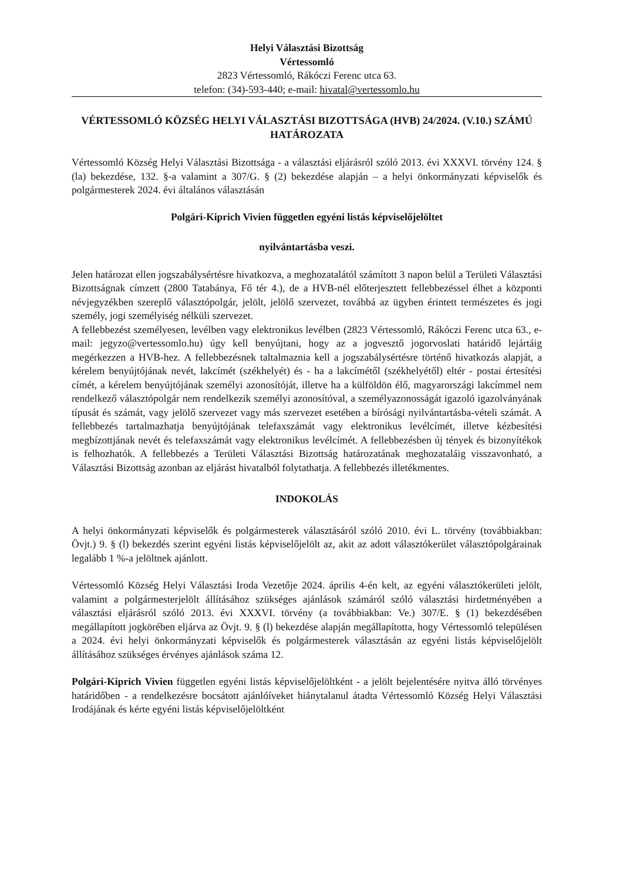Helyi Választási Bizottság
Vértessomló
2823 Vértessomló, Rákóczi Ferenc utca 63.
telefon: (34)-593-440; e-mail: hivatal@vertessomlo.hu
VÉRTESSOMLÓ KÖZSÉG HELYI VÁLASZTÁSI BIZOTTSÁGA (HVB) 24/2024. (V.10.) SZÁMÚ HATÁROZATA
Vértessomló Község Helyi Választási Bizottsága - a választási eljárásról szóló 2013. évi XXXVI. törvény 124. § (la) bekezdése, 132. §-a valamint a 307/G. § (2) bekezdése alapján – a helyi önkormányzati képviselők és polgármesterek 2024. évi általános választásán
Polgári-Kiprich Vivien független egyéni listás képviselőjelöltet
nyilvántartásba veszi.
Jelen határozat ellen jogszabálysértésre hivatkozva, a meghozatalától számított 3 napon belül a Területi Választási Bizottságnak címzett (2800 Tatabánya, Fő tér 4.), de a HVB-nél előterjesztett fellebbezéssel élhet a központi névjegyzékben szereplő választópolgár, jelölt, jelölő szervezet, továbbá az ügyben érintett természetes és jogi személy, jogi személyiség nélküli szervezet.
A fellebbezést személyesen, levélben vagy elektronikus levélben (2823 Vértessomló, Rákóczi Ferenc utca 63., e-mail: jegyzo@vertessomlo.hu) úgy kell benyújtani, hogy az a jogvesztő jogorvoslati határidő lejártáig megérkezzen a HVB-hez. A fellebbezésnek taltalmaznia kell a jogszabálysértésre történő hivatkozás alapját, a kérelem benyújtójának nevét, lakcímét (székhelyét) és - ha a lakcímétől (székhelyétől) eltér - postai értesítési címét, a kérelem benyújtójának személyi azonosítóját, illetve ha a külföldön élő, magyarországi lakcímmel nem rendelkező választópolgár nem rendelkezik személyi azonosítóval, a személyazonosságát igazoló igazolványának típusát és számát, vagy jelölő szervezet vagy más szervezet esetében a bírósági nyilvántartásba-vételi számát. A fellebbezés tartalmazhatja benyújtójának telefaxszámát vagy elektronikus levélcímét, illetve kézbesítési megbízottjának nevét és telefaxszámát vagy elektronikus levélcímét. A fellebbezésben új tények és bizonyítékok is felhozhatók. A fellebbezés a Területi Választási Bizottság határozatának meghozataláig visszavonható, a Választási Bizottság azonban az eljárást hivatalból folytathatja. A fellebbezés illetékmentes.
INDOKOLÁS
A helyi önkormányzati képviselők és polgármesterek választásáról szóló 2010. évi L. törvény (továbbiakban: Övjt.) 9. § (l) bekezdés szerint egyéni listás képviselőjelölt az, akit az adott választókerület választópolgárainak legalább 1 %-a jelöltnek ajánlott.
Vértessomló Község Helyi Választási Iroda Vezetője 2024. április 4-én kelt, az egyéni választókerületi jelölt, valamint a polgármesterjelölt állításához szükséges ajánlások számáról szóló választási hirdetményében a választási eljárásról szóló 2013. évi XXXVI. törvény (a továbbiakban: Ve.) 307/E. § (1) bekezdésében megállapított jogkörében eljárva az Övjt. 9. § (l) bekezdése alapján megállapította, hogy Vértessomló településen a 2024. évi helyi önkormányzati képviselők és polgármesterek választásán az egyéni listás képviselőjelölt állításához szükséges érvényes ajánlások száma 12.
Polgári-Kiprich Vivien független egyéni listás képviselőjelöltként - a jelölt bejelentésére nyitva álló törvényes határidőben - a rendelkezésre bocsátott ajánlóíveket hiánytalanul átadta Vértessomló Község Helyi Választási Irodájának és kérte egyéni listás képviselőjelöltként